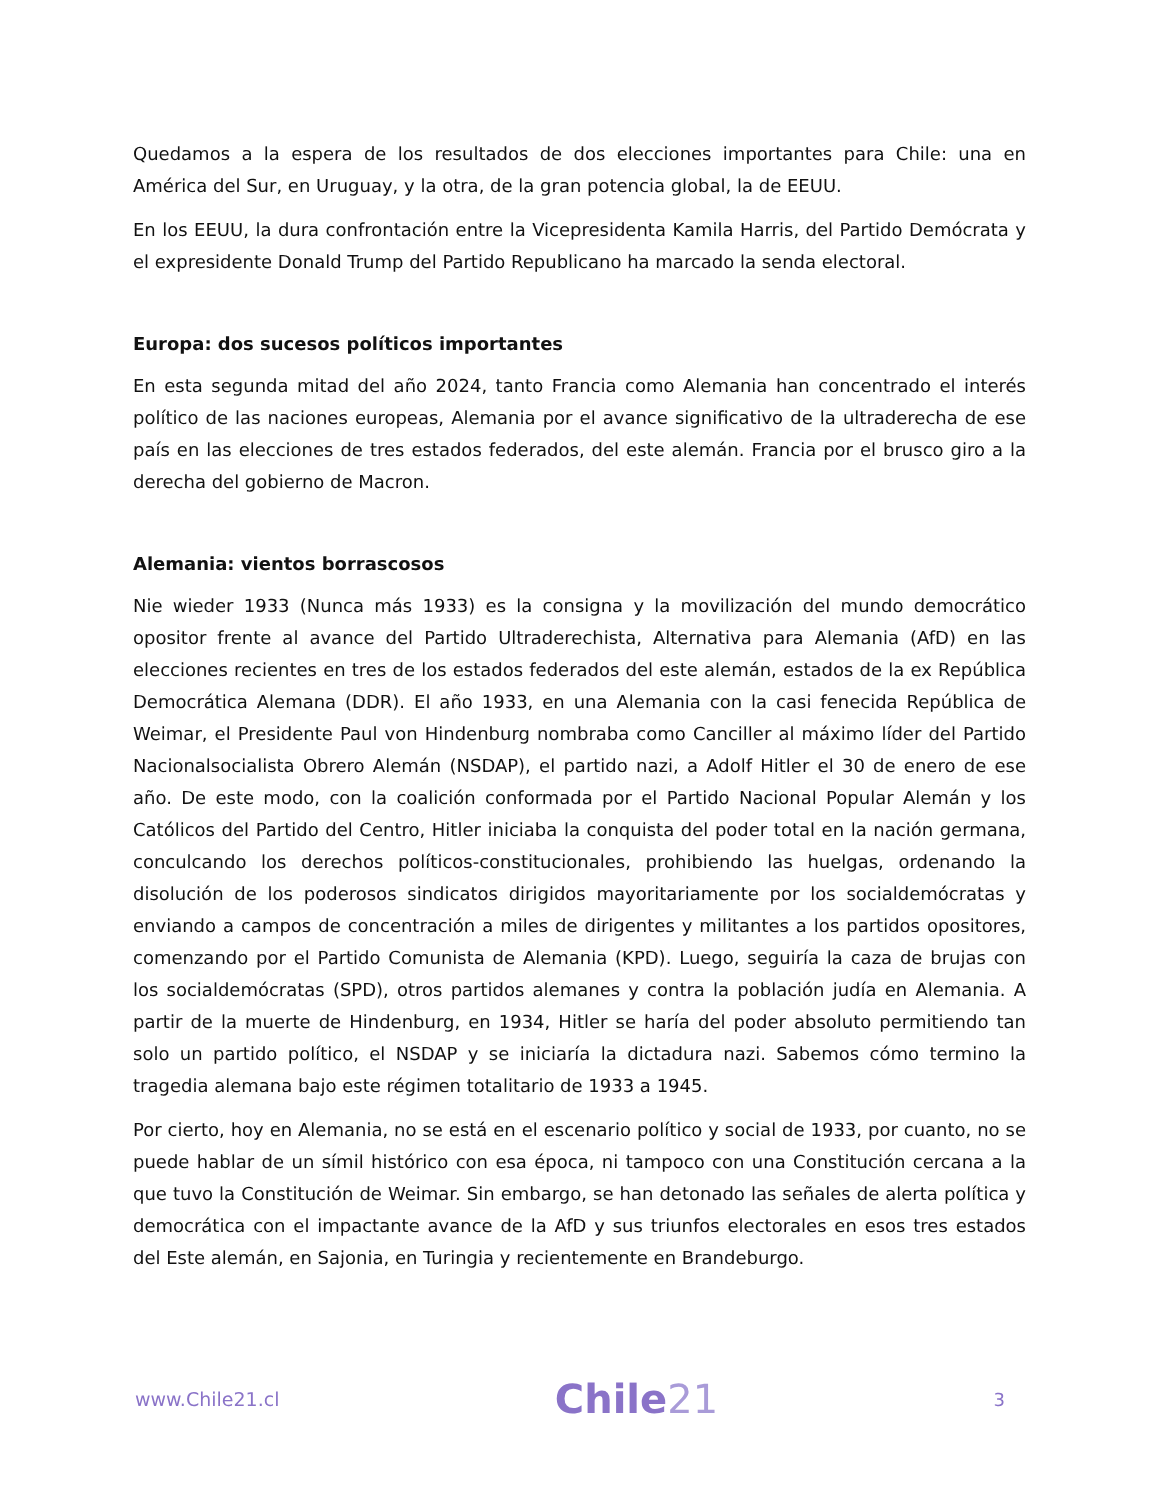Quedamos a la espera de los resultados de dos elecciones importantes para Chile: una en América del Sur, en Uruguay, y la otra, de la gran potencia global, la de EEUU.
En los EEUU, la dura confrontación entre la Vicepresidenta Kamila Harris, del Partido Demócrata y el expresidente Donald Trump del Partido Republicano ha marcado la senda electoral.
Europa: dos sucesos políticos importantes
En esta segunda mitad del año 2024, tanto Francia como Alemania han concentrado el interés político de las naciones europeas, Alemania por el avance significativo de la ultraderecha de ese país en las elecciones de tres estados federados, del este alemán. Francia por el brusco giro a la derecha del gobierno de Macron.
Alemania: vientos borrascosos
Nie wieder 1933 (Nunca más 1933) es la consigna y la movilización del mundo democrático opositor frente al avance del Partido Ultraderechista, Alternativa para Alemania (AfD) en las elecciones recientes en tres de los estados federados del este alemán, estados de la ex República Democrática Alemana (DDR). El año 1933, en una Alemania con la casi fenecida República de Weimar, el Presidente Paul von Hindenburg nombraba como Canciller al máximo líder del Partido Nacionalsocialista Obrero Alemán (NSDAP), el partido nazi, a Adolf Hitler el 30 de enero de ese año. De este modo, con la coalición conformada por el Partido Nacional Popular Alemán y los Católicos del Partido del Centro, Hitler iniciaba la conquista del poder total en la nación germana, conculcando los derechos políticos-constitucionales, prohibiendo las huelgas, ordenando la disolución de los poderosos sindicatos dirigidos mayoritariamente por los socialdemócratas y enviando a campos de concentración a miles de dirigentes y militantes a los partidos opositores, comenzando por el Partido Comunista de Alemania (KPD). Luego, seguiría la caza de brujas con los socialdemócratas (SPD), otros partidos alemanes y contra la población judía en Alemania. A partir de la muerte de Hindenburg, en 1934, Hitler se haría del poder absoluto permitiendo tan solo un partido político, el NSDAP y se iniciaría la dictadura nazi. Sabemos cómo termino la tragedia alemana bajo este régimen totalitario de 1933 a 1945.
Por cierto, hoy en Alemania, no se está en el escenario político y social de 1933, por cuanto, no se puede hablar de un símil histórico con esa época, ni tampoco con una Constitución cercana a la que tuvo la Constitución de Weimar. Sin embargo, se han detonado las señales de alerta política y democrática con el impactante avance de la AfD y sus triunfos electorales en esos tres estados del Este alemán, en Sajonia, en Turingia y recientemente en Brandeburgo.
www.Chile21.cl
Chile21
3